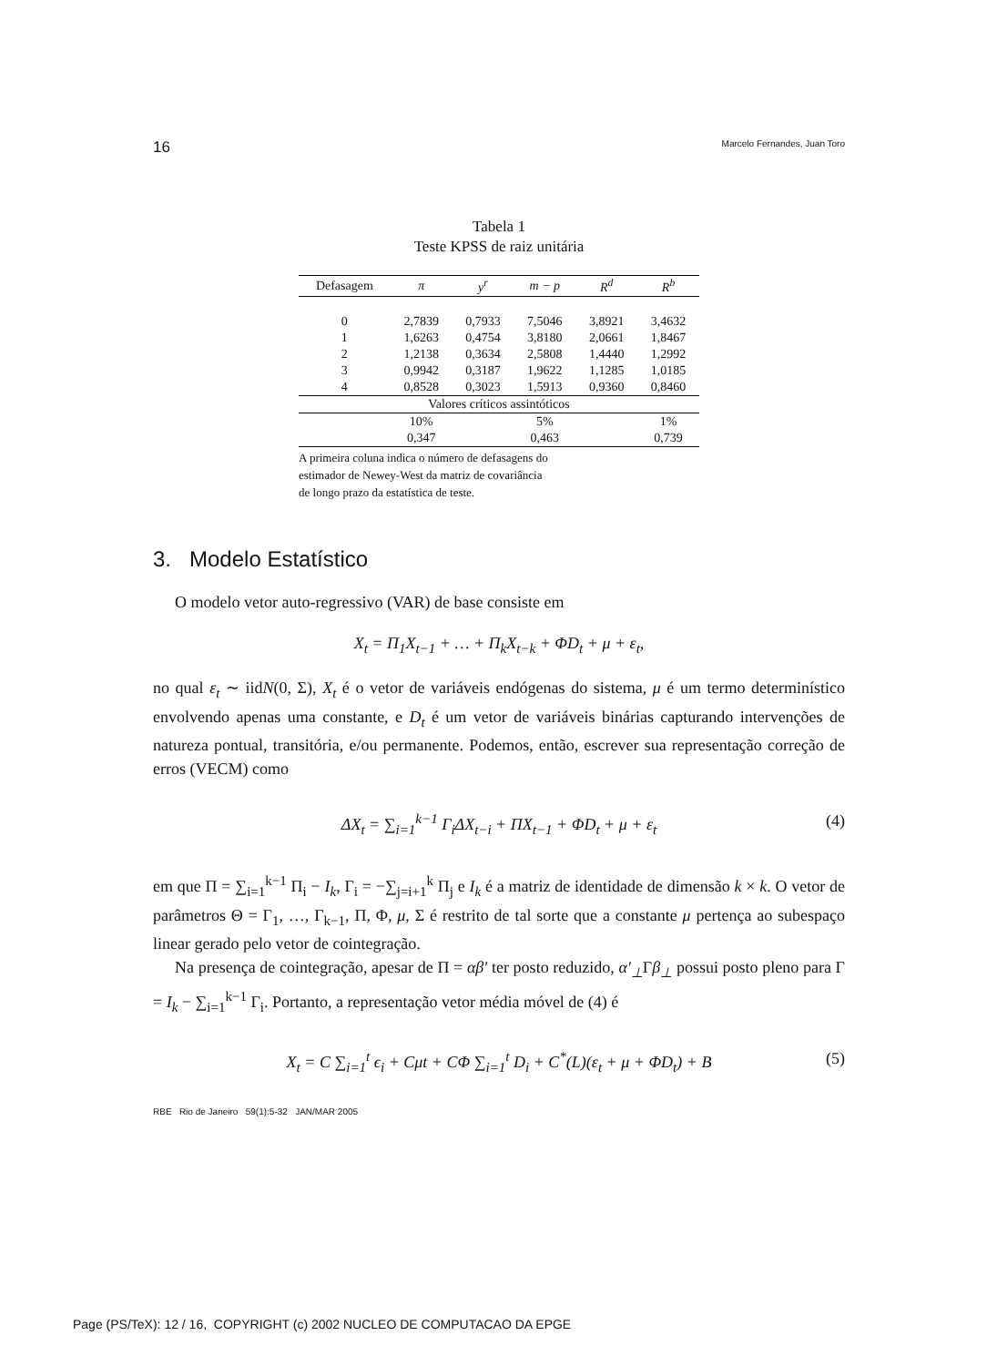16 Marcelo Fernandes, Juan Toro
Tabela 1
Teste KPSS de raiz unitária
| Defasagem | π | y<sup>r</sup> | m − p | R<sup>d</sup> | R<sup>b</sup> |
| --- | --- | --- | --- | --- | --- |
| 0 | 2,7839 | 0,7933 | 7,5046 | 3,8921 | 3,4632 |
| 1 | 1,6263 | 0,4754 | 3,8180 | 2,0661 | 1,8467 |
| 2 | 1,2138 | 0,3634 | 2,5808 | 1,4440 | 1,2992 |
| 3 | 0,9942 | 0,3187 | 1,9622 | 1,1285 | 1,0185 |
| 4 | 0,8528 | 0,3023 | 1,5913 | 0,9360 | 0,8460 |
| Valores críticos assintóticos | | | | | |
| | 10% | | 5% | | 1% |
| | 0,347 | | 0,463 | | 0,739 |
A primeira coluna indica o número de defasagens do
estimador de Newey-West da matriz de covariância
de longo prazo da estatística de teste.
3. Modelo Estatístico
O modelo vetor auto-regressivo (VAR) de base consiste em
X<sub>t</sub> = Π<sub>1</sub>X<sub>t−1</sub> + … + Π<sub>k</sub>X<sub>t−k</sub> + ΦD<sub>t</sub> + μ + ε<sub>t</sub>,
no qual ε<sub>t</sub> ∼ iidN(0, Σ), X<sub>t</sub> é o vetor de variáveis endógenas do sistema, μ é um termo determinístico envolvendo apenas uma constante, e D<sub>t</sub> é um vetor de variáveis binárias capturando intervenções de natureza pontual, transitória, e/ou permanente. Podemos, então, escrever sua representação correção de erros (VECM) como
ΔX<sub>t</sub> = ∑<sub>i=1</sub><sup>k−1</sup> Γ<sub>i</sub>ΔX<sub>t−i</sub> + ΠX<sub>t−1</sub> + ΦD<sub>t</sub> + μ + ε<sub>t</sub> (4)
em que Π = ∑<sub>i=1</sub><sup>k−1</sup> Π<sub>i</sub> − I<sub>k</sub>, Γ<sub>i</sub> = −∑<sub>j=i+1</sub><sup>k</sup> Π<sub>j</sub> e I<sub>k</sub> é a matriz de identidade de dimensão k × k. O vetor de parâmetros Θ = Γ<sub>1</sub>, …, Γ<sub>k−1</sub>, Π, Φ, μ, Σ é restrito de tal sorte que a constante μ pertença ao subespaço linear gerado pelo vetor de cointegração.
Na presença de cointegração, apesar de Π = αβ′ ter posto reduzido, α′<sub>⊥</sub>Γβ<sub>⊥</sub> possui posto pleno para Γ = I<sub>k</sub> − ∑<sub>i=1</sub><sup>k−1</sup> Γ<sub>i</sub>. Portanto, a representação vetor média móvel de (4) é
X<sub>t</sub> = C ∑<sub>i=1</sub><sup>t</sup> ϵ<sub>i</sub> + Cμt + CΦ ∑<sub>i=1</sub><sup>t</sup> D<sub>i</sub> + C<sup>*</sup>(L)(ε<sub>t</sub> + μ + ΦD<sub>t</sub>) + B (5)
RBE Rio de Janeiro 59(1):5-32 JAN/MAR 2005
Page (PS/TeX): 12 / 16, COPYRIGHT (c) 2002 NUCLEO DE COMPUTACAO DA EPGE